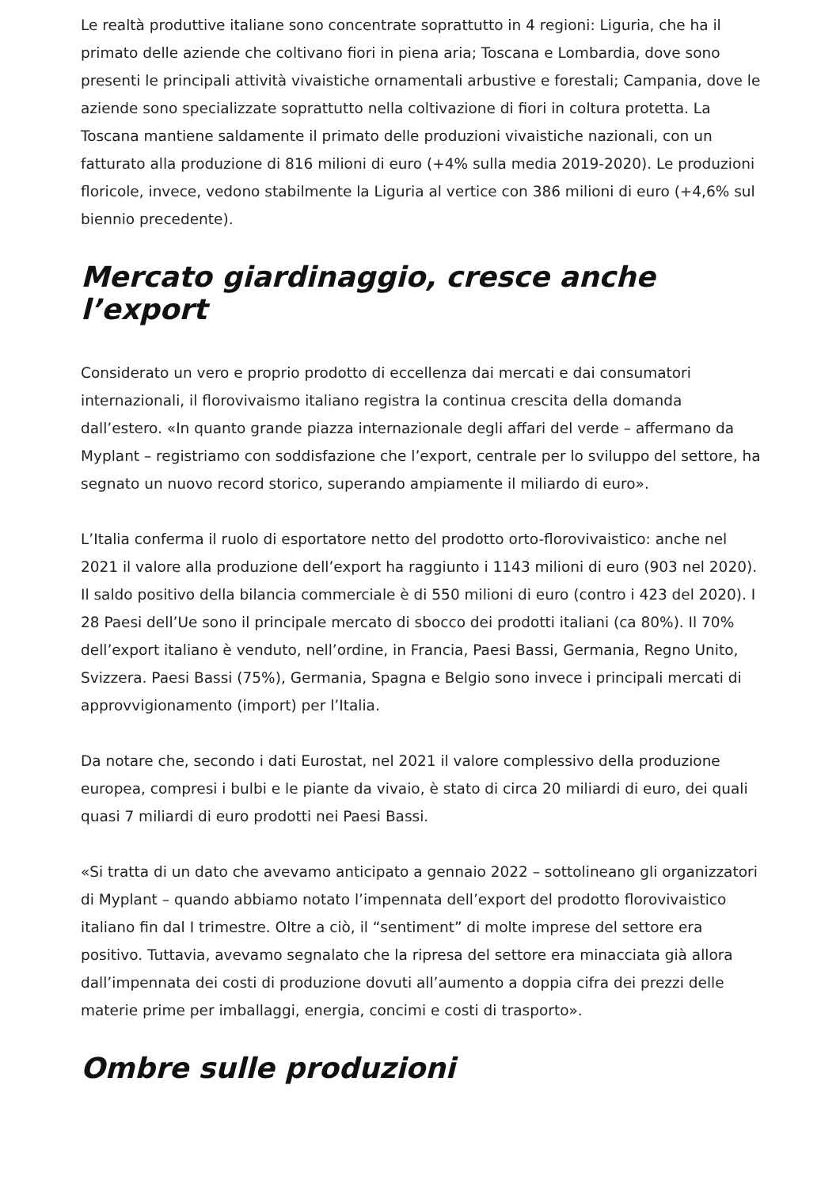Le realtà produttive italiane sono concentrate soprattutto in 4 regioni: Liguria, che ha il primato delle aziende che coltivano fiori in piena aria; Toscana e Lombardia, dove sono presenti le principali attività vivaistiche ornamentali arbustive e forestali; Campania, dove le aziende sono specializzate soprattutto nella coltivazione di fiori in coltura protetta. La Toscana mantiene saldamente il primato delle produzioni vivaistiche nazionali, con un fatturato alla produzione di 816 milioni di euro (+4% sulla media 2019-2020). Le produzioni floricole, invece, vedono stabilmente la Liguria al vertice con 386 milioni di euro (+4,6% sul biennio precedente).
Mercato giardinaggio, cresce anche l’export
Considerato un vero e proprio prodotto di eccellenza dai mercati e dai consumatori internazionali, il florovivaismo italiano registra la continua crescita della domanda dall’estero. «In quanto grande piazza internazionale degli affari del verde – affermano da Myplant – registriamo con soddisfazione che l’export, centrale per lo sviluppo del settore, ha segnato un nuovo record storico, superando ampiamente il miliardo di euro».
L’Italia conferma il ruolo di esportatore netto del prodotto orto-florovivaistico: anche nel 2021 il valore alla produzione dell’export ha raggiunto i 1143 milioni di euro (903 nel 2020). Il saldo positivo della bilancia commerciale è di 550 milioni di euro (contro i 423 del 2020). I 28 Paesi dell’Ue sono il principale mercato di sbocco dei prodotti italiani (ca 80%). Il 70% dell’export italiano è venduto, nell’ordine, in Francia, Paesi Bassi, Germania, Regno Unito, Svizzera. Paesi Bassi (75%), Germania, Spagna e Belgio sono invece i principali mercati di approvvigionamento (import) per l’Italia.
Da notare che, secondo i dati Eurostat, nel 2021 il valore complessivo della produzione europea, compresi i bulbi e le piante da vivaio, è stato di circa 20 miliardi di euro, dei quali quasi 7 miliardi di euro prodotti nei Paesi Bassi.
«Si tratta di un dato che avevamo anticipato a gennaio 2022 – sottolineano gli organizzatori di Myplant – quando abbiamo notato l’impennata dell’export del prodotto florovivaistico italiano fin dal I trimestre. Oltre a ciò, il “sentiment” di molte imprese del settore era positivo. Tuttavia, avevamo segnalato che la ripresa del settore era minacciata già allora dall’impennata dei costi di produzione dovuti all’aumento a doppia cifra dei prezzi delle materie prime per imballaggi, energia, concimi e costi di trasporto».
Ombre sulle produzioni